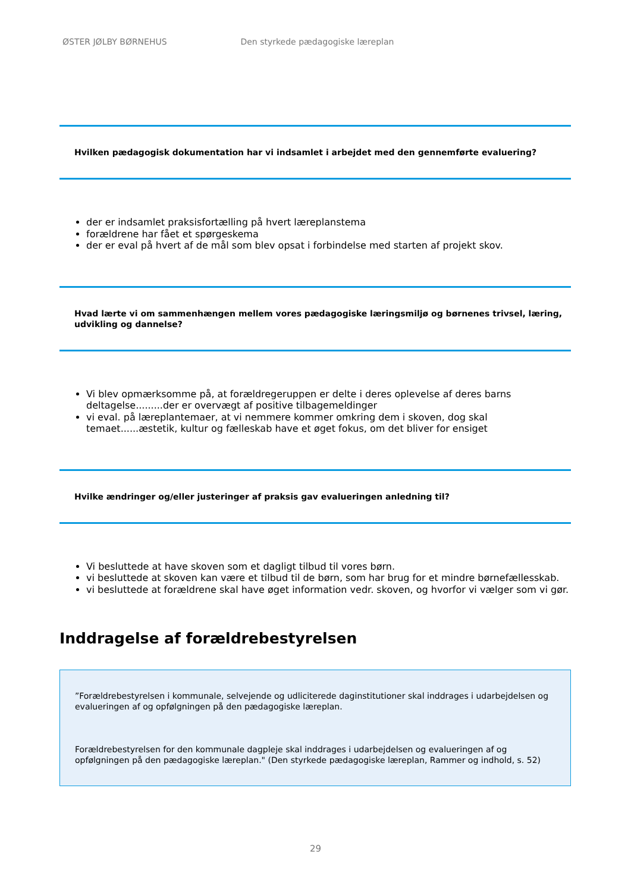ØSTER JØLBY BØRNEHUS Den styrkede pædagogiske læreplan
Hvilken pædagogisk dokumentation har vi indsamlet i arbejdet med den gennemførte evaluering?
der er indsamlet praksisfortælling på hvert læreplanstema
forældrene har fået et spørgeskema
der er eval på hvert af de mål som blev opsat i forbindelse med starten af projekt skov.
Hvad lærte vi om sammenhængen mellem vores pædagogiske læringsmiljø og børnenes trivsel, læring, udvikling og dannelse?
Vi blev opmærksomme på, at forældregeruppen er delte i deres oplevelse af deres barns deltagelse.........der er overvægt af positive tilbagemeldinger
vi eval. på læreplantemaer, at vi nemmere kommer omkring dem i skoven, dog skal temaet......æstetik, kultur og fælleskab have et øget fokus, om det bliver for ensiget
Hvilke ændringer og/eller justeringer af praksis gav evalueringen anledning til?
Vi besluttede at have skoven som et dagligt tilbud til vores børn.
vi besluttede at skoven kan være et tilbud til de børn, som har brug for et mindre børnefællesskab.
vi besluttede at forældrene skal have øget information vedr. skoven, og hvorfor vi vælger som vi gør.
Inddragelse af forældrebestyrelsen
”Forældrebestyrelsen i kommunale, selvejende og udliciterede daginstitutioner skal inddrages i udarbejdelsen og evalueringen af og opfølgningen på den pædagogiske læreplan.
Forældrebestyrelsen for den kommunale dagpleje skal inddrages i udarbejdelsen og evalueringen af og opfølgningen på den pædagogiske læreplan." (Den styrkede pædagogiske læreplan, Rammer og indhold, s. 52)
29